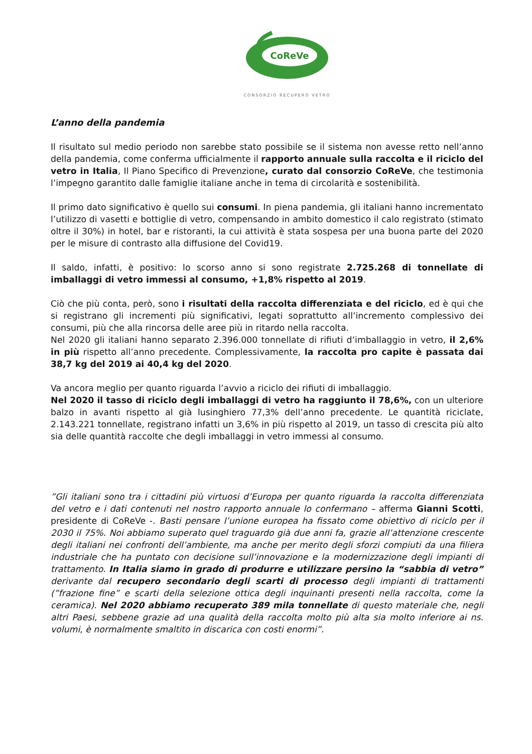CoReVe
CONSORZIO RECUPERO VETRO
L’anno della pandemia
Il risultato sul medio periodo non sarebbe stato possibile se il sistema non avesse retto nell’anno della pandemia, come conferma ufficialmente il rapporto annuale sulla raccolta e il riciclo del vetro in Italia, Il Piano Specifico di Prevenzione, curato dal consorzio CoReVe, che testimonia l’impegno garantito dalle famiglie italiane anche in tema di circolarità e sostenibilità.
Il primo dato significativo è quello sui consumi. In piena pandemia, gli italiani hanno incrementato l’utilizzo di vasetti e bottiglie di vetro, compensando in ambito domestico il calo registrato (stimato oltre il 30%) in hotel, bar e ristoranti, la cui attività è stata sospesa per una buona parte del 2020 per le misure di contrasto alla diffusione del Covid19.
Il saldo, infatti, è positivo: lo scorso anno si sono registrate 2.725.268 di tonnellate di imballaggi di vetro immessi al consumo, +1,8% rispetto al 2019.
Ciò che più conta, però, sono i risultati della raccolta differenziata e del riciclo, ed è qui che si registrano gli incrementi più significativi, legati soprattutto all’incremento complessivo dei consumi, più che alla rincorsa delle aree più in ritardo nella raccolta.
Nel 2020 gli italiani hanno separato 2.396.000 tonnellate di rifiuti d’imballaggio in vetro, il 2,6% in più rispetto all’anno precedente. Complessivamente, la raccolta pro capite è passata dai 38,7 kg del 2019 ai 40,4 kg del 2020.
Va ancora meglio per quanto riguarda l’avvio a riciclo dei rifiuti di imballaggio.
Nel 2020 il tasso di riciclo degli imballaggi di vetro ha raggiunto il 78,6%, con un ulteriore balzo in avanti rispetto al già lusinghiero 77,3% dell’anno precedente. Le quantità riciclate, 2.143.221 tonnellate, registrano infatti un 3,6% in più rispetto al 2019, un tasso di crescita più alto sia delle quantità raccolte che degli imballaggi in vetro immessi al consumo.
”Gli italiani sono tra i cittadini più virtuosi d’Europa per quanto riguarda la raccolta differenziata del vetro e i dati contenuti nel nostro rapporto annuale lo confermano – afferma Gianni Scotti, presidente di CoReVe -. Basti pensare l’unione europea ha fissato come obiettivo di riciclo per il 2030 il 75%. Noi abbiamo superato quel traguardo già due anni fa, grazie all’attenzione crescente degli italiani nei confronti dell’ambiente, ma anche per merito degli sforzi compiuti da una filiera industriale che ha puntato con decisione sull’innovazione e la modernizzazione degli impianti di trattamento. In Italia siamo in grado di produrre e utilizzare persino la “sabbia di vetro” derivante dal recupero secondario degli scarti di processo degli impianti di trattamenti (”frazione fine” e scarti della selezione ottica degli inquinanti presenti nella raccolta, come la ceramica). Nel 2020 abbiamo recuperato 389 mila tonnellate di questo materiale che, negli altri Paesi, sebbene grazie ad una qualità della raccolta molto più alta sia molto inferiore ai ns. volumi, è normalmente smaltito in discarica con costi enormi”.